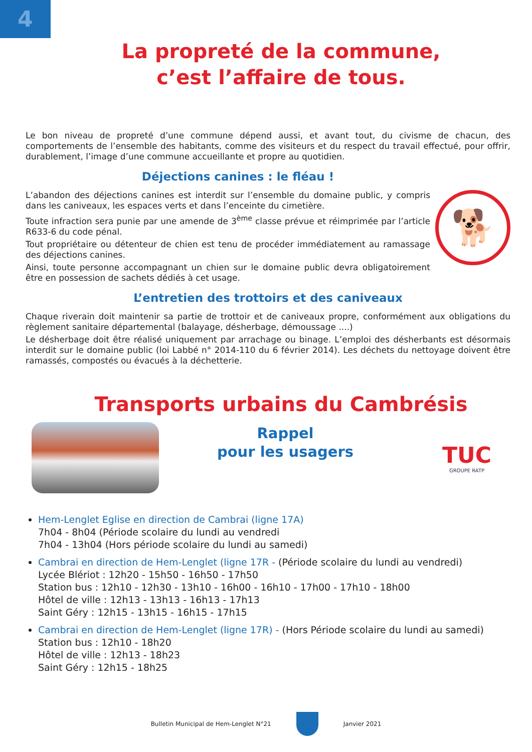4
La propreté de la commune,
c’est l’affaire de tous.
Le bon niveau de propreté d’une commune dépend aussi, et avant tout, du civisme de chacun, des comportements de l’ensemble des habitants, comme des visiteurs et du respect du travail effectué, pour offrir, durablement, l’image d’une commune accueillante et propre au quotidien.
Déjections canines : le fléau !
L’abandon des déjections canines est interdit sur l’ensemble du domaine public, y compris dans les caniveaux, les espaces verts et dans l’enceinte du cimetière.
Toute infraction sera punie par une amende de 3<sup>ème</sup> classe prévue et réimprimée par l’article R633-6 du code pénal.
Tout propriétaire ou détenteur de chien est tenu de procéder immédiatement au ramassage des déjections canines.
Ainsi, toute personne accompagnant un chien sur le domaine public devra obligatoirement être en possession de sachets dédiés à cet usage.
🐕
L’entretien des trottoirs et des caniveaux
Chaque riverain doit maintenir sa partie de trottoir et de caniveaux propre, conformément aux obligations du règlement sanitaire départemental (balayage, désherbage, démoussage ....)
Le désherbage doit être réalisé uniquement par arrachage ou binage. L’emploi des désherbants est désormais interdit sur le domaine public (loi Labbé n° 2014-110 du 6 février 2014). Les déchets du nettoyage doivent être ramassés, compostés ou évacués à la déchetterie.
Transports urbains du Cambrésis
Rappel
pour les usagers
TUC
GROUPE RATP
Hem-Lenglet Eglise en direction de Cambrai (ligne 17A)
7h04 - 8h04 (Période scolaire du lundi au vendredi
7h04 - 13h04 (Hors période scolaire du lundi au samedi)
Cambrai en direction de Hem-Lenglet (ligne 17R - (Période scolaire du lundi au vendredi)
Lycée Blériot : 12h20 - 15h50 - 16h50 - 17h50
Station bus : 12h10 - 12h30 - 13h10 - 16h00 - 16h10 - 17h00 - 17h10 - 18h00
Hôtel de ville : 12h13 - 13h13 - 16h13 - 17h13
Saint Géry : 12h15 - 13h15 - 16h15 - 17h15
Cambrai en direction de Hem-Lenglet (ligne 17R) - (Hors Période scolaire du lundi au samedi)
Station bus : 12h10 - 18h20
Hôtel de ville : 12h13 - 18h23
Saint Géry : 12h15 - 18h25
Bulletin Municipal de Hem-Lenglet N°21 Janvier 2021